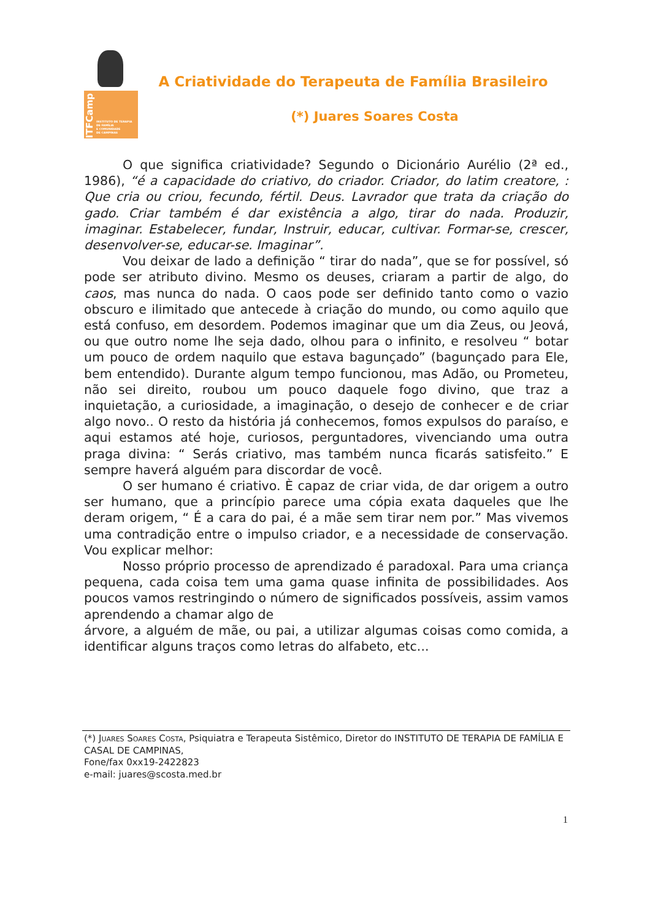ITFCamp
INSTITUTO DE TERAPIA
DE FAMÍLIA
E COMUNIDADE
DE CAMPINAS
A Criatividade do Terapeuta de Família Brasileiro
(*) Juares Soares Costa
O que significa criatividade? Segundo o Dicionário Aurélio (2ª ed., 1986), “é a capacidade do criativo, do criador. Criador, do latim creatore, : Que cria ou criou, fecundo, fértil. Deus. Lavrador que trata da criação do gado. Criar também é dar existência a algo, tirar do nada. Produzir, imaginar. Estabelecer, fundar, Instruir, educar, cultivar. Formar-se, crescer, desenvolver-se, educar-se. Imaginar”.
Vou deixar de lado a definição “ tirar do nada”, que se for possível, só pode ser atributo divino. Mesmo os deuses, criaram a partir de algo, do caos, mas nunca do nada. O caos pode ser definido tanto como o vazio obscuro e ilimitado que antecede à criação do mundo, ou como aquilo que está confuso, em desordem. Podemos imaginar que um dia Zeus, ou Jeová, ou que outro nome lhe seja dado, olhou para o infinito, e resolveu “ botar um pouco de ordem naquilo que estava bagunçado” (bagunçado para Ele, bem entendido). Durante algum tempo funcionou, mas Adão, ou Prometeu, não sei direito, roubou um pouco daquele fogo divino, que traz a inquietação, a curiosidade, a imaginação, o desejo de conhecer e de criar algo novo.. O resto da história já conhecemos, fomos expulsos do paraíso, e aqui estamos até hoje, curiosos, perguntadores, vivenciando uma outra praga divina: “ Serás criativo, mas também nunca ficarás satisfeito.” E sempre haverá alguém para discordar de você.
O ser humano é criativo. È capaz de criar vida, de dar origem a outro ser humano, que a princípio parece uma cópia exata daqueles que lhe deram origem, “ É a cara do pai, é a mãe sem tirar nem por.” Mas vivemos uma contradição entre o impulso criador, e a necessidade de conservação. Vou explicar melhor:
Nosso próprio processo de aprendizado é paradoxal. Para uma criança pequena, cada coisa tem uma gama quase infinita de possibilidades. Aos poucos vamos restringindo o número de significados possíveis, assim vamos aprendendo a chamar algo de
árvore, a alguém de mãe, ou pai, a utilizar algumas coisas como comida, a identificar alguns traços como letras do alfabeto, etc...
(*) Juares Soares Costa, Psiquiatra e Terapeuta Sistêmico, Diretor do INSTITUTO DE TERAPIA DE FAMÍLIA E CASAL DE CAMPINAS,
Fone/fax 0xx19-2422823
e-mail: juares@scosta.med.br
1